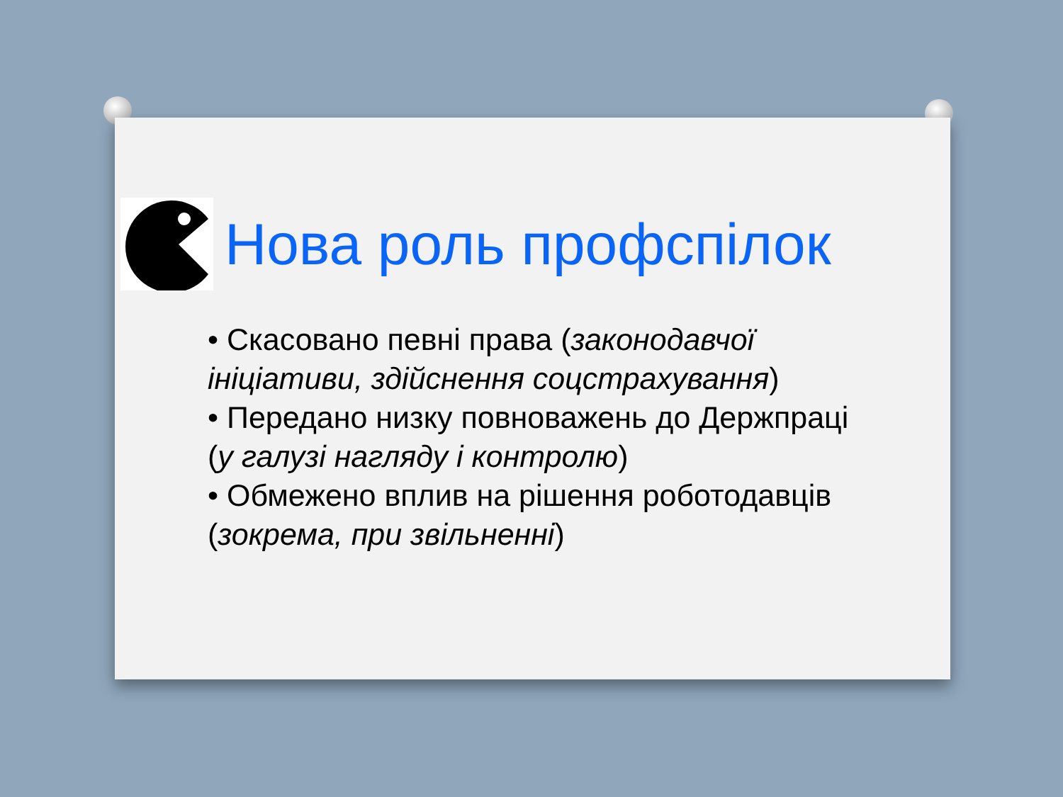Нова роль профспілок
• Скасовано певні права (законодавчої ініціативи, здійснення соцстрахування)
• Передано низку повноважень до Держпраці (у галузі нагляду і контролю)
• Обмежено вплив на рішення роботодавців (зокрема, при звільненні)